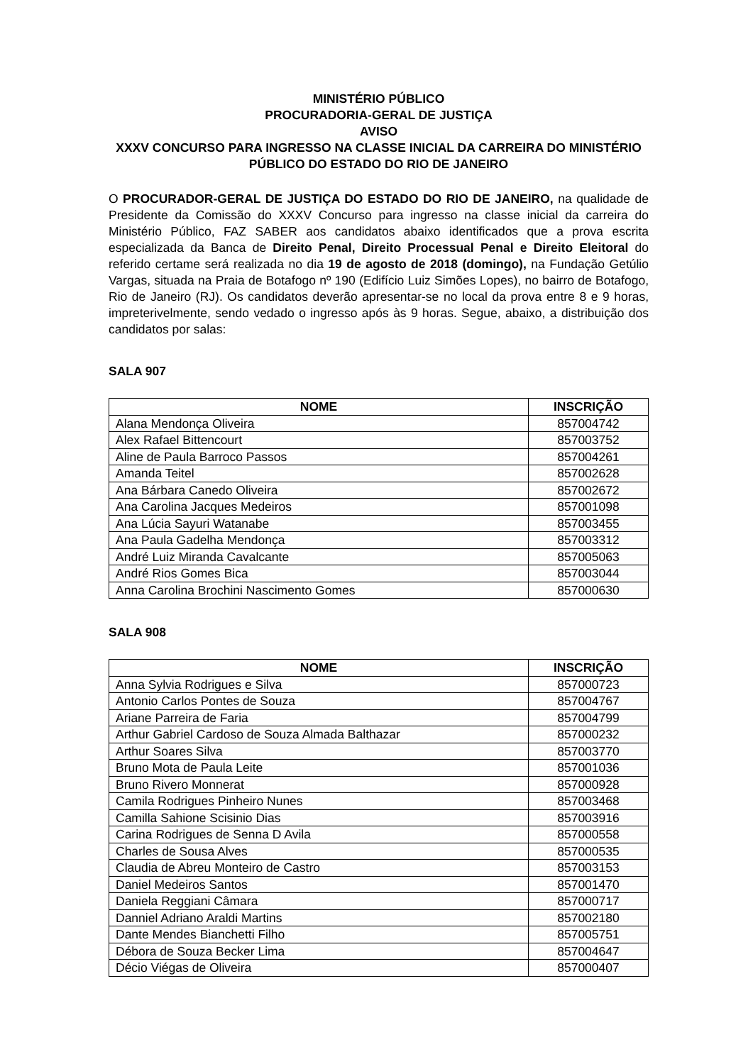MINISTÉRIO PÚBLICO
PROCURADORIA-GERAL DE JUSTIÇA
AVISO
XXXV CONCURSO PARA INGRESSO NA CLASSE INICIAL DA CARREIRA DO MINISTÉRIO PÚBLICO DO ESTADO DO RIO DE JANEIRO
O PROCURADOR-GERAL DE JUSTIÇA DO ESTADO DO RIO DE JANEIRO, na qualidade de Presidente da Comissão do XXXV Concurso para ingresso na classe inicial da carreira do Ministério Público, FAZ SABER aos candidatos abaixo identificados que a prova escrita especializada da Banca de Direito Penal, Direito Processual Penal e Direito Eleitoral do referido certame será realizada no dia 19 de agosto de 2018 (domingo), na Fundação Getúlio Vargas, situada na Praia de Botafogo nº 190 (Edifício Luiz Simões Lopes), no bairro de Botafogo, Rio de Janeiro (RJ). Os candidatos deverão apresentar-se no local da prova entre 8 e 9 horas, impreterivelmente, sendo vedado o ingresso após às 9 horas. Segue, abaixo, a distribuição dos candidatos por salas:
SALA 907
| NOME | INSCRIÇÃO |
| --- | --- |
| Alana Mendonça Oliveira | 857004742 |
| Alex Rafael Bittencourt | 857003752 |
| Aline de Paula Barroco Passos | 857004261 |
| Amanda Teitel | 857002628 |
| Ana Bárbara Canedo Oliveira | 857002672 |
| Ana Carolina Jacques Medeiros | 857001098 |
| Ana Lúcia Sayuri Watanabe | 857003455 |
| Ana Paula Gadelha Mendonça | 857003312 |
| André Luiz Miranda Cavalcante | 857005063 |
| André Rios Gomes Bica | 857003044 |
| Anna Carolina Brochini Nascimento Gomes | 857000630 |
SALA 908
| NOME | INSCRIÇÃO |
| --- | --- |
| Anna Sylvia Rodrigues e Silva | 857000723 |
| Antonio Carlos Pontes de Souza | 857004767 |
| Ariane Parreira de Faria | 857004799 |
| Arthur Gabriel Cardoso de Souza Almada Balthazar | 857000232 |
| Arthur Soares Silva | 857003770 |
| Bruno Mota de Paula Leite | 857001036 |
| Bruno Rivero Monnerat | 857000928 |
| Camila Rodrigues Pinheiro Nunes | 857003468 |
| Camilla Sahione Scisinio Dias | 857003916 |
| Carina Rodrigues de Senna D Avila | 857000558 |
| Charles de Sousa Alves | 857000535 |
| Claudia de Abreu Monteiro de Castro | 857003153 |
| Daniel Medeiros Santos | 857001470 |
| Daniela Reggiani Câmara | 857000717 |
| Danniel Adriano Araldi Martins | 857002180 |
| Dante Mendes Bianchetti Filho | 857005751 |
| Débora de Souza Becker Lima | 857004647 |
| Décio Viégas de Oliveira | 857000407 |